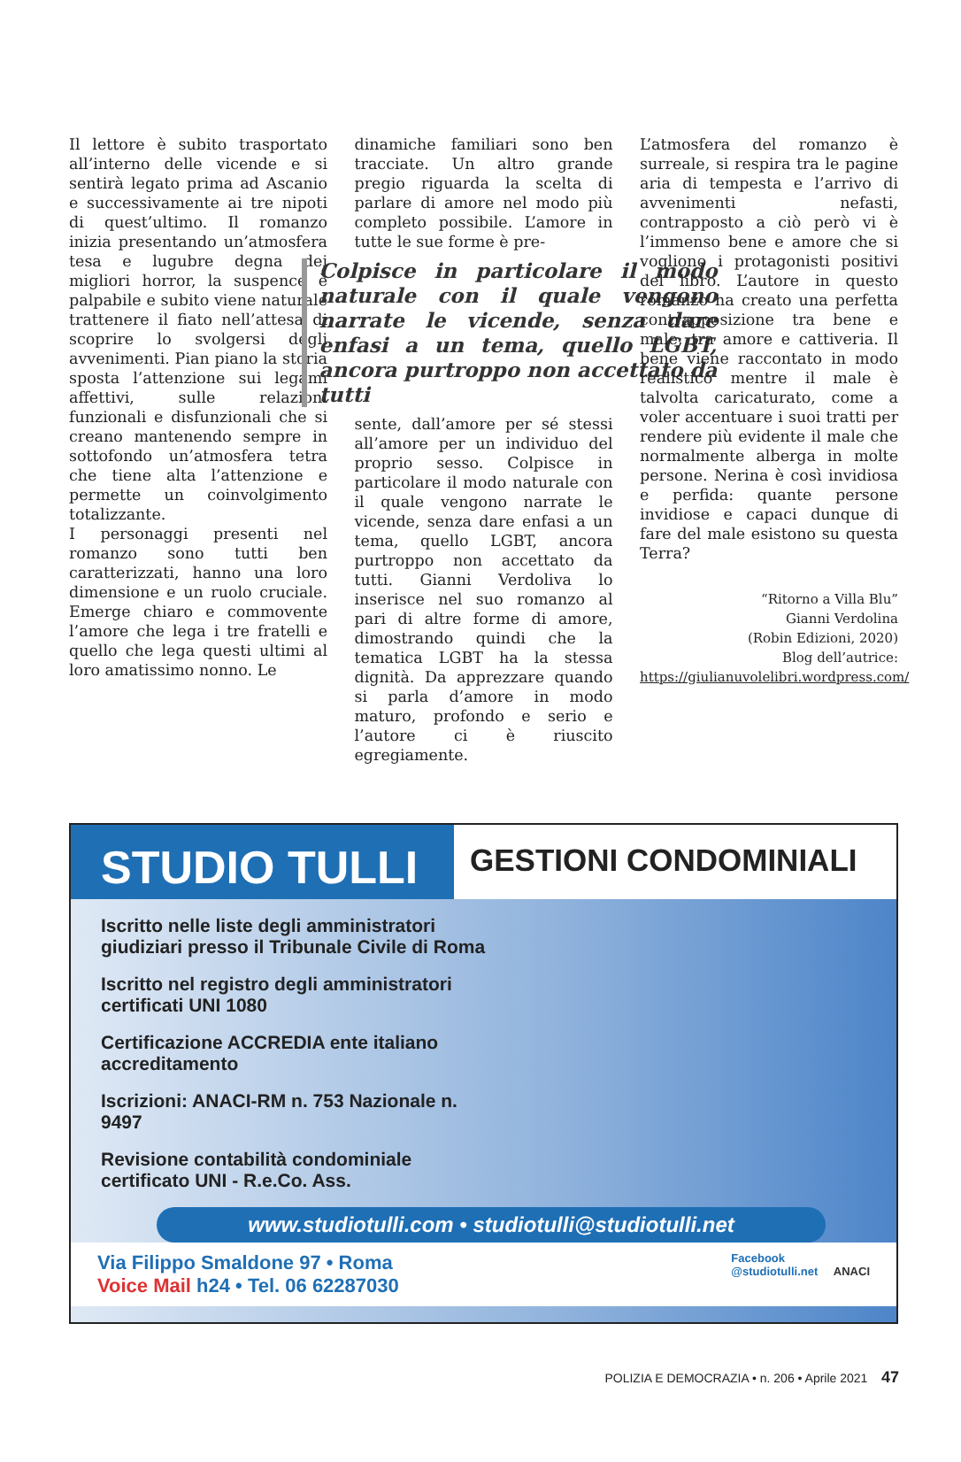Il lettore è subito trasportato all’interno delle vicende e si sentirà legato prima ad Ascanio e successivamente ai tre nipoti di quest’ultimo. Il romanzo inizia presentando un’atmosfera tesa e lugubre degna dei migliori horror, la suspence è palpabile e subito viene naturale trattenere il fiato nell’attesa di scoprire lo svolgersi degli avvenimenti. Pian piano la storia sposta l’attenzione sui legami affettivi, sulle relazioni funzionali e disfunzionali che si creano mantenendo sempre in sottofondo un’atmosfera tetra che tiene alta l’attenzione e permette un coinvolgimento totalizzante.
I personaggi presenti nel romanzo sono tutti ben caratterizzati, hanno una loro dimensione e un ruolo cruciale. Emerge chiaro e commovente l’amore che lega i tre fratelli e quello che lega questi ultimi al loro amatissimo nonno. Le
dinamiche familiari sono ben tracciate. Un altro grande pregio riguarda la scelta di parlare di amore nel modo più completo possibile. L’amore in tutte le sue forme è pre-
Colpisce in particolare il modo naturale con il quale vengono narrate le vicende, senza dare enfasi a un tema, quello LGBT, ancora purtroppo non accettato da tutti
sente, dall’amore per sé stessi all’amore per un individuo del proprio sesso. Colpisce in particolare il modo naturale con il quale vengono narrate le vicende, senza dare enfasi a un tema, quello LGBT, ancora purtroppo non accettato da tutti. Gianni Verdoliva lo inserisce nel suo romanzo al pari di altre forme di amore, dimostrando quindi che la tematica LGBT ha la stessa dignità. Da apprezzare quando si parla d’amore in modo maturo, profondo e serio e l’autore ci è riuscito egregiamente.
L’atmosfera del romanzo è surreale, si respira tra le pagine aria di tempesta e l’arrivo di avvenimenti nefasti, contrapposto a ciò però vi è l’immenso bene e amore che si vogliono i protagonisti positivi del libro. L’autore in questo romanzo ha creato una perfetta contrapposizione tra bene e male, tra amore e cattiveria. Il bene viene raccontato in modo realistico mentre il male è talvolta caricaturato, come a voler accentuare i suoi tratti per rendere più evidente il male che normalmente alberga in molte persone. Nerina è così invidiosa e perfida: quante persone invidiose e capaci dunque di fare del male esistono su questa Terra?
“Ritorno a Villa Blu”
Gianni Verdolina
(Robin Edizioni, 2020)
Blog dell’autrice:
https://giulianuvolelibri.wordpress.com/
STUDIO TULLI
GESTIONI CONDOMINIALI
Iscritto nelle liste degli amministratori giudiziari presso il Tribunale Civile di Roma
Iscritto nel registro degli amministratori certificati UNI 1080
Certificazione ACCREDIA ente italiano accreditamento
Iscrizioni: ANACI-RM n. 753 Nazionale n. 9497
Revisione contabilità condominiale certificato UNI - R.e.Co. Ass.
www.studiotulli.com • studiotulli@studiotulli.net
Via Filippo Smaldone 97 • Roma
Voice Mail h24 • Tel. 06 62287030
Facebook
@studiotulli.net ANACI
POLIZIA E DEMOCRAZIA • n. 206 • Aprile 2021 47